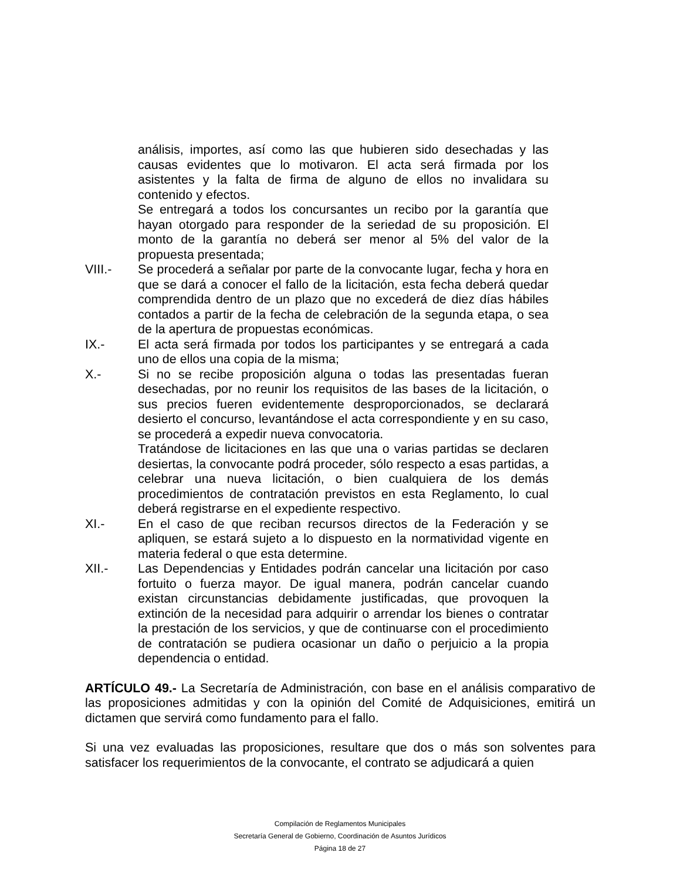análisis, importes, así como las que hubieren sido desechadas y las causas evidentes que lo motivaron. El acta será firmada por los asistentes y la falta de firma de alguno de ellos no invalidara su contenido y efectos.
Se entregará a todos los concursantes un recibo por la garantía que hayan otorgado para responder de la seriedad de su proposición. El monto de la garantía no deberá ser menor al 5% del valor de la propuesta presentada;
VIII.- Se procederá a señalar por parte de la convocante lugar, fecha y hora en que se dará a conocer el fallo de la licitación, esta fecha deberá quedar comprendida dentro de un plazo que no excederá de diez días hábiles contados a partir de la fecha de celebración de la segunda etapa, o sea de la apertura de propuestas económicas.
IX.- El acta será firmada por todos los participantes y se entregará a cada uno de ellos una copia de la misma;
X.- Si no se recibe proposición alguna o todas las presentadas fueran desechadas, por no reunir los requisitos de las bases de la licitación, o sus precios fueren evidentemente desproporcionados, se declarará desierto el concurso, levantándose el acta correspondiente y en su caso, se procederá a expedir nueva convocatoria.
Tratándose de licitaciones en las que una o varias partidas se declaren desiertas, la convocante podrá proceder, sólo respecto a esas partidas, a celebrar una nueva licitación, o bien cualquiera de los demás procedimientos de contratación previstos en esta Reglamento, lo cual deberá registrarse en el expediente respectivo.
XI.- En el caso de que reciban recursos directos de la Federación y se apliquen, se estará sujeto a lo dispuesto en la normatividad vigente en materia federal o que esta determine.
XII.- Las Dependencias y Entidades podrán cancelar una licitación por caso fortuito o fuerza mayor. De igual manera, podrán cancelar cuando existan circunstancias debidamente justificadas, que provoquen la extinción de la necesidad para adquirir o arrendar los bienes o contratar la prestación de los servicios, y que de continuarse con el procedimiento de contratación se pudiera ocasionar un daño o perjuicio a la propia dependencia o entidad.
ARTÍCULO 49.- La Secretaría de Administración, con base en el análisis comparativo de las proposiciones admitidas y con la opinión del Comité de Adquisiciones, emitirá un dictamen que servirá como fundamento para el fallo.
Si una vez evaluadas las proposiciones, resultare que dos o más son solventes para satisfacer los requerimientos de la convocante, el contrato se adjudicará a quien
Compilación de Reglamentos Municipales
Secretaría General de Gobierno, Coordinación de Asuntos Jurídicos
Página 18 de 27